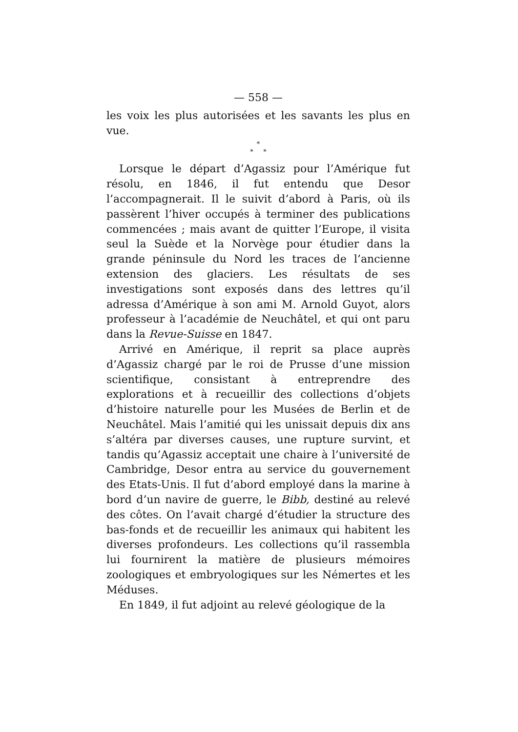— 558 —
les voix les plus autorisées et les savants les plus en vue.
*
* *
Lorsque le départ d’Agassiz pour l’Amérique fut résolu, en 1846, il fut entendu que Desor l’accompagnerait. Il le suivit d’abord à Paris, où ils passèrent l’hiver occupés à terminer des publications commencées ; mais avant de quitter l’Europe, il visita seul la Suède et la Norvège pour étudier dans la grande péninsule du Nord les traces de l’ancienne extension des glaciers. Les résultats de ses investigations sont exposés dans des lettres qu’il adressa d’Amérique à son ami M. Arnold Guyot, alors professeur à l’académie de Neuchâtel, et qui ont paru dans la Revue-Suisse en 1847.
Arrivé en Amérique, il reprit sa place auprès d’Agassiz chargé par le roi de Prusse d’une mission scientifique, consistant à entreprendre des explorations et à recueillir des collections d’objets d’histoire naturelle pour les Musées de Berlin et de Neuchâtel. Mais l’amitié qui les unissait depuis dix ans s’altéra par diverses causes, une rupture survint, et tandis qu’Agassiz acceptait une chaire à l’université de Cambridge, Desor entra au service du gouvernement des Etats-Unis. Il fut d’abord employé dans la marine à bord d’un navire de guerre, le Bibb, destiné au relevé des côtes. On l’avait chargé d’étudier la structure des bas-fonds et de recueillir les animaux qui habitent les diverses profondeurs. Les collections qu’il rassembla lui fournirent la matière de plusieurs mémoires zoologiques et embryologiques sur les Némertes et les Méduses.
En 1849, il fut adjoint au relevé géologique de la